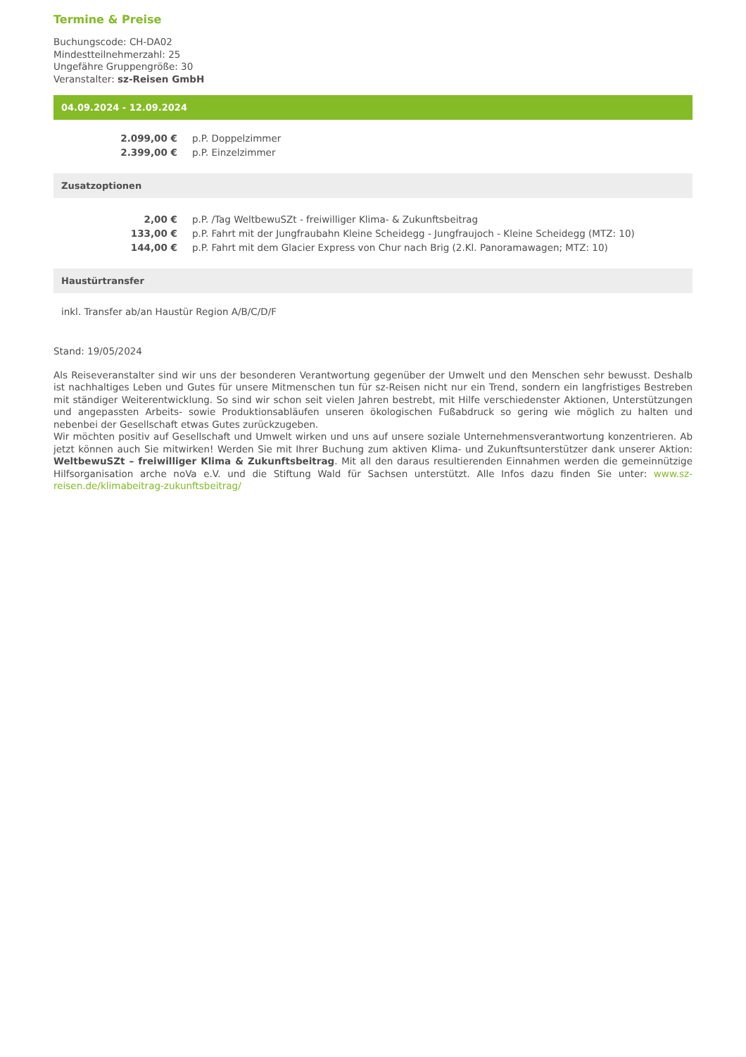Termine & Preise
Buchungscode: CH-DA02
Mindestteilnehmerzahl: 25
Ungefähre Gruppengröße: 30
Veranstalter: sz-Reisen GmbH
04.09.2024 - 12.09.2024
| 2.099,00 € | p.P. Doppelzimmer |
| 2.399,00 € | p.P. Einzelzimmer |
Zusatzoptionen
| 2,00 € | p.P. /Tag WeltbewuSZt - freiwilliger Klima- & Zukunftsbeitrag |
| 133,00 € | p.P. Fahrt mit der Jungfraubahn Kleine Scheidegg - Jungfraujoch - Kleine Scheidegg (MTZ: 10) |
| 144,00 € | p.P. Fahrt mit dem Glacier Express von Chur nach Brig (2.Kl. Panoramawagen; MTZ: 10) |
Haustürtransfer
inkl. Transfer ab/an Haustür Region A/B/C/D/F
Stand: 19/05/2024
Als Reiseveranstalter sind wir uns der besonderen Verantwortung gegenüber der Umwelt und den Menschen sehr bewusst. Deshalb ist nachhaltiges Leben und Gutes für unsere Mitmenschen tun für sz-Reisen nicht nur ein Trend, sondern ein langfristiges Bestreben mit ständiger Weiterentwicklung. So sind wir schon seit vielen Jahren bestrebt, mit Hilfe verschiedenster Aktionen, Unterstützungen und angepassten Arbeits- sowie Produktionsabläufen unseren ökologischen Fußabdruck so gering wie möglich zu halten und nebenbei der Gesellschaft etwas Gutes zurückzugeben.
Wir möchten positiv auf Gesellschaft und Umwelt wirken und uns auf unsere soziale Unternehmensverantwortung konzentrieren. Ab jetzt können auch Sie mitwirken! Werden Sie mit Ihrer Buchung zum aktiven Klima- und Zukunftsunterstützer dank unserer Aktion: WeltbewuSZt – freiwilliger Klima & Zukunftsbeitrag. Mit all den daraus resultierenden Einnahmen werden die gemeinnützige Hilfsorganisation arche noVa e.V. und die Stiftung Wald für Sachsen unterstützt. Alle Infos dazu finden Sie unter: www.sz-reisen.de/klimabeitrag-zukunftsbeitrag/